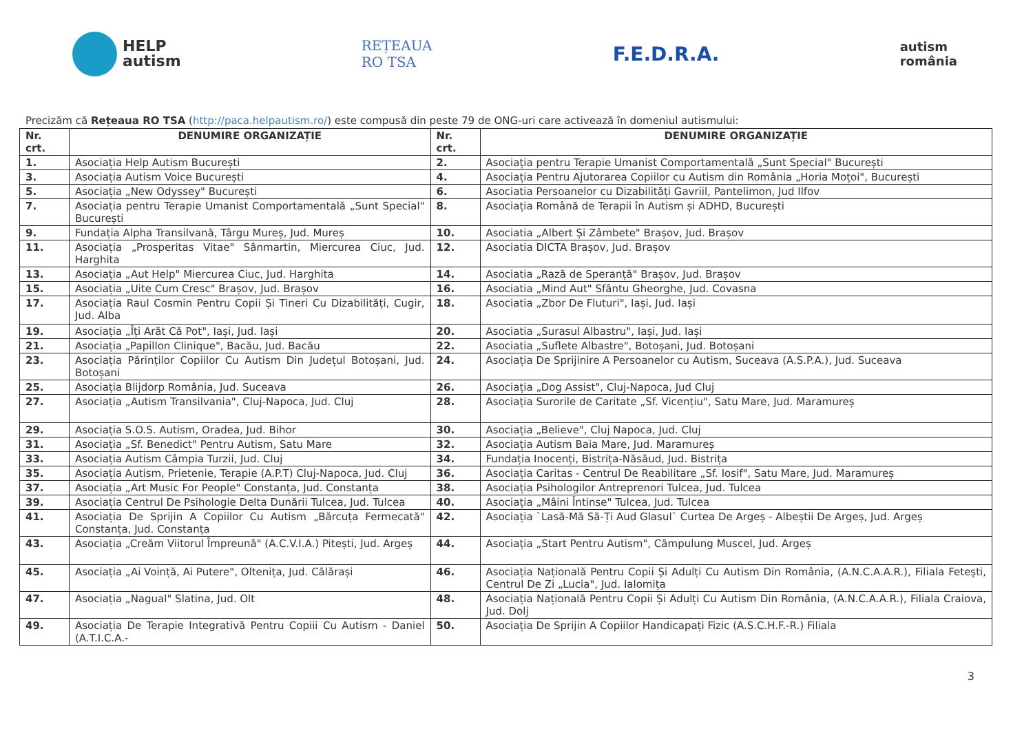HELP
autism
REȚEAUA
RO TSA
F.E.D.R.A.
autism
românia
Precizăm că Rețeaua RO TSA (http://paca.helpautism.ro/) este compusă din peste 79 de ONG-uri care activează în domeniul autismului:
| Nr. crt. | DENUMIRE ORGANIZAȚIE | Nr. crt. | DENUMIRE ORGANIZAȚIE |
| --- | --- | --- | --- |
| 1. | Asociația Help Autism București | 2. | Asociația pentru Terapie Umanist Comportamentală „Sunt Special" București |
| 3. | Asociația Autism Voice București | 4. | Asociația Pentru Ajutorarea Copiilor cu Autism din România „Horia Moțoi", București |
| 5. | Asociația „New Odyssey" București | 6. | Asociatia Persoanelor cu Dizabilități Gavriil, Pantelimon, Jud Ilfov |
| 7. | Asociația pentru Terapie Umanist Comportamentală „Sunt Special" București | 8. | Asociația Română de Terapii în Autism și ADHD, București |
| 9. | Fundația Alpha Transilvană, Târgu Mureș, Jud. Mureș | 10. | Asociatia „Albert Și Zâmbete" Brașov, Jud. Brașov |
| 11. | Asociația „Prosperitas Vitae" Sânmartin, Miercurea Ciuc, Jud. Harghita | 12. | Asociatia DICTA Brașov, Jud. Brașov |
| 13. | Asociația „Aut Help" Miercurea Ciuc, Jud. Harghita | 14. | Asociatia „Rază de Speranță" Brașov, Jud. Brașov |
| 15. | Asociația „Uite Cum Cresc" Brașov, Jud. Brașov | 16. | Asociatia „Mind Aut" Sfântu Gheorghe, Jud. Covasna |
| 17. | Asociația Raul Cosmin Pentru Copii Și Tineri Cu Dizabilități, Cugir, Jud. Alba | 18. | Asociatia „Zbor De Fluturi", Iași, Jud. Iași |
| 19. | Asociația „Îți Arăt Că Pot", Iași, Jud. Iași | 20. | Asociatia „Surasul Albastru", Iași, Jud. Iași |
| 21. | Asociația „Papillon Clinique", Bacău, Jud. Bacău | 22. | Asociatia „Suflete Albastre", Botoșani, Jud. Botoșani |
| 23. | Asociația Părinților Copiilor Cu Autism Din Județul Botoșani, Jud. Botoșani | 24. | Asociația De Sprijinire A Persoanelor cu Autism, Suceava (A.S.P.A.), Jud. Suceava |
| 25. | Asociația Blijdorp România, Jud. Suceava | 26. | Asociația „Dog Assist", Cluj-Napoca, Jud Cluj |
| 27. | Asociația „Autism Transilvania", Cluj-Napoca, Jud. Cluj | 28. | Asociația Surorile de Caritate „Sf. Vicențiu", Satu Mare, Jud. Maramureș |
| 29. | Asociația S.O.S. Autism, Oradea, Jud. Bihor | 30. | Asociația „Believe", Cluj Napoca, Jud. Cluj |
| 31. | Asociația „Sf. Benedict" Pentru Autism, Satu Mare | 32. | Asociația Autism Baia Mare, Jud. Maramureș |
| 33. | Asociația Autism Câmpia Turzii, Jud. Cluj | 34. | Fundația Inocenți, Bistrița-Năsăud, Jud. Bistrița |
| 35. | Asociația Autism, Prietenie, Terapie (A.P.T) Cluj-Napoca, Jud. Cluj | 36. | Asociația Caritas - Centrul De Reabilitare „Sf. Iosif", Satu Mare, Jud. Maramureș |
| 37. | Asociația „Art Music For People" Constanța, Jud. Constanța | 38. | Asociația Psihologilor Antreprenori Tulcea, Jud. Tulcea |
| 39. | Asociația Centrul De Psihologie Delta Dunării Tulcea, Jud. Tulcea | 40. | Asociația „Mâini Întinse" Tulcea, Jud. Tulcea |
| 41. | Asociația De Sprijin A Copiilor Cu Autism „Bărcuța Fermecată" Constanța, Jud. Constanța | 42. | Asociația `Lasă-Mă Să-Ți Aud Glasul` Curtea De Argeș - Albeștii De Argeș, Jud. Argeș |
| 43. | Asociația „Creăm Viitorul Împreună" (A.C.V.I.A.) Pitești, Jud. Argeș | 44. | Asociația „Start Pentru Autism", Câmpulung Muscel, Jud. Argeș |
| 45. | Asociația „Ai Voință, Ai Putere", Oltenița, Jud. Călărași | 46. | Asociația Națională Pentru Copii Și Adulți Cu Autism Din România, (A.N.C.A.A.R.), Filiala Fetești, Centrul De Zi „Lucia", Jud. Ialomița |
| 47. | Asociația „Nagual" Slatina, Jud. Olt | 48. | Asociația Națională Pentru Copii Și Adulți Cu Autism Din România, (A.N.C.A.A.R.), Filiala Craiova, Jud. Dolj |
| 49. | Asociația De Terapie Integrativă Pentru Copiii Cu Autism - Daniel (A.T.I.C.A.- | 50. | Asociația De Sprijin A Copiilor Handicapați Fizic (A.S.C.H.F.-R.) Filiala |
3